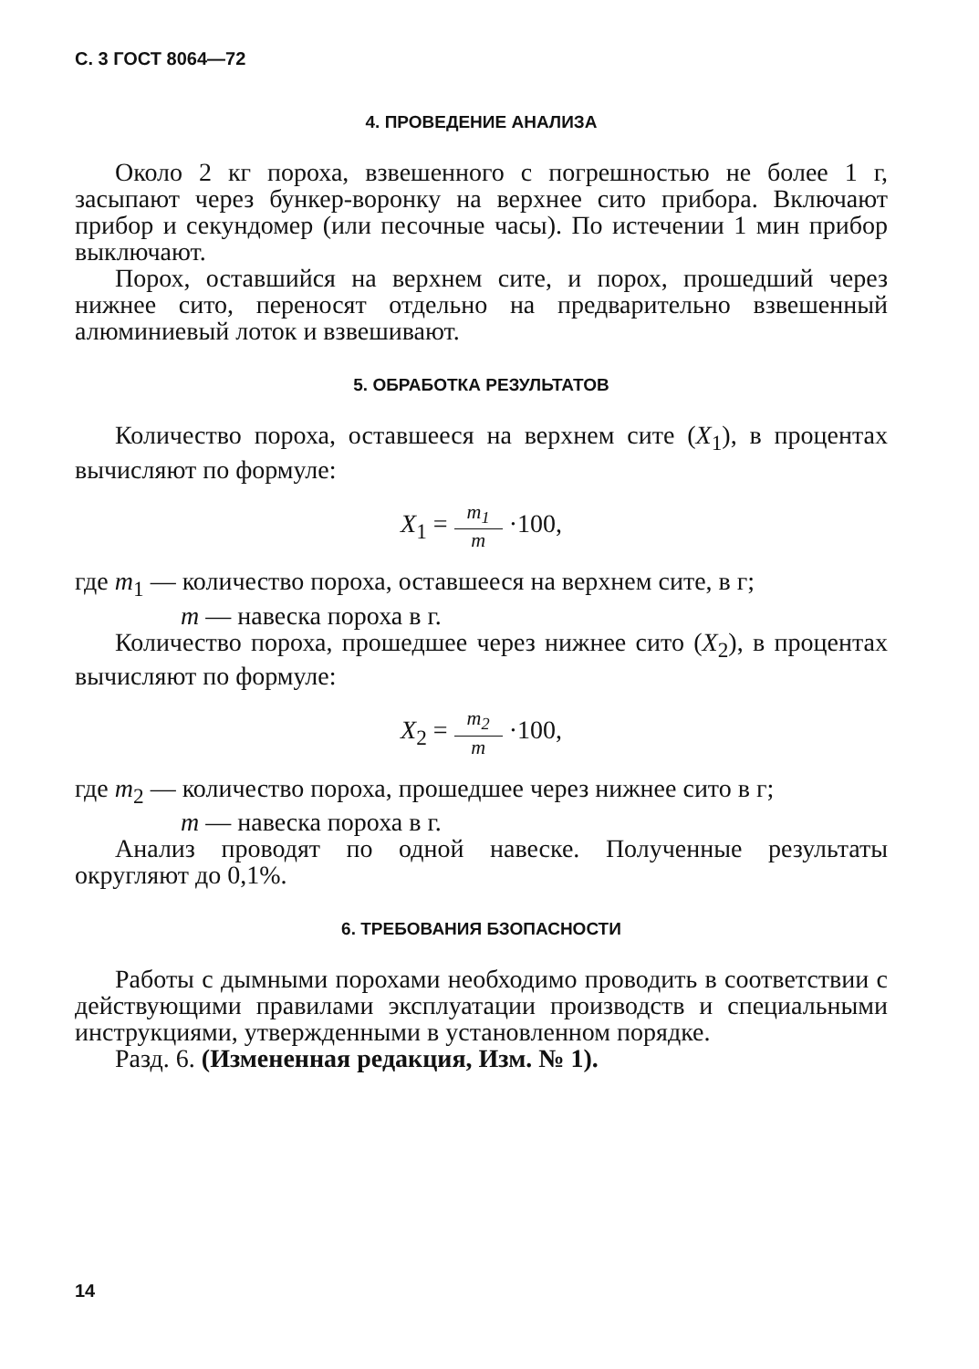С. 3 ГОСТ 8064—72
4. ПРОВЕДЕНИЕ АНАЛИЗА
Около 2 кг пороха, взвешенного с погрешностью не более 1 г, засыпают через бункер-воронку на верхнее сито прибора. Включают прибор и секундомер (или песочные часы). По истечении 1 мин прибор выключают.
Порох, оставшийся на верхнем сите, и порох, прошедший через нижнее сито, переносят отдельно на предварительно взвешенный алюминиевый лоток и взвешивают.
5. ОБРАБОТКА РЕЗУЛЬТАТОВ
Количество пороха, оставшееся на верхнем сите (X<sub>1</sub>), в процентах вычисляют по формуле:
X<sub>1</sub> = m<sub>1</sub> m ·100,
где m<sub>1</sub> — количество пороха, оставшееся на верхнем сите, в г;
m — навеска пороха в г.
Количество пороха, прошедшее через нижнее сито (X<sub>2</sub>), в процентах вычисляют по формуле:
X<sub>2</sub> = m<sub>2</sub> m ·100,
где m<sub>2</sub> — количество пороха, прошедшее через нижнее сито в г;
m — навеска пороха в г.
Анализ проводят по одной навеске. Полученные результаты округляют до 0,1%.
6. ТРЕБОВАНИЯ БЗОПАСНОСТИ
Работы с дымными порохами необходимо проводить в соответствии с действующими правилами эксплуатации производств и специальными инструкциями, утвержденными в установленном порядке.
Разд. 6. (Измененная редакция, Изм. № 1).
14